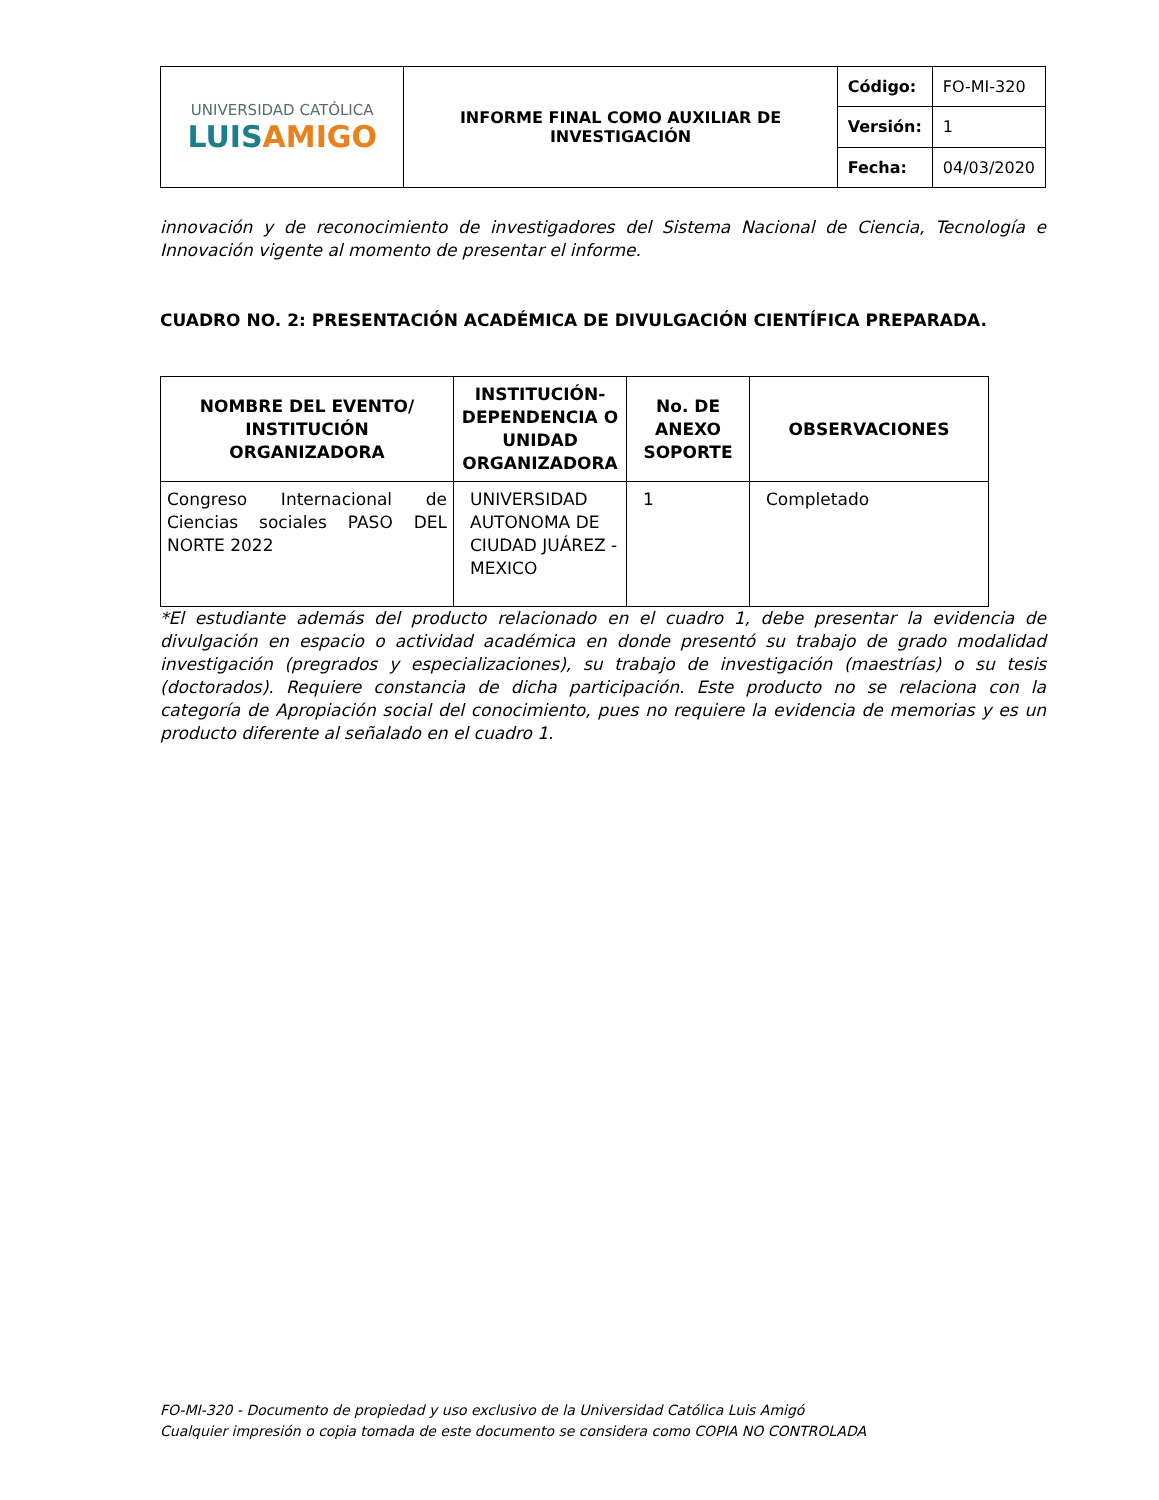| UNIVERSIDAD CATÓLICA LUIS AMIGO | INFORME FINAL COMO AUXILIAR DE INVESTIGACIÓN | Código: | FO-MI-320 |
| | | Versión: | 1 |
| | | Fecha: | 04/03/2020 |
innovación y de reconocimiento de investigadores del Sistema Nacional de Ciencia, Tecnología e Innovación vigente al momento de presentar el informe.
CUADRO NO. 2: PRESENTACIÓN ACADÉMICA DE DIVULGACIÓN CIENTÍFICA PREPARADA.
| NOMBRE DEL EVENTO/ INSTITUCIÓN ORGANIZADORA | INSTITUCIÓN-DEPENDENCIA O UNIDAD ORGANIZADORA | No. DE ANEXO SOPORTE | OBSERVACIONES |
| --- | --- | --- | --- |
| Congreso Internacional de Ciencias sociales PASO DEL NORTE 2022 | UNIVERSIDAD AUTONOMA DE CIUDAD JUÁREZ - MEXICO | 1 | Completado |
*El estudiante además del producto relacionado en el cuadro 1, debe presentar la evidencia de divulgación en espacio o actividad académica en donde presentó su trabajo de grado modalidad investigación (pregrados y especializaciones), su trabajo de investigación (maestrías) o su tesis (doctorados). Requiere constancia de dicha participación. Este producto no se relaciona con la categoría de Apropiación social del conocimiento, pues no requiere la evidencia de memorias y es un producto diferente al señalado en el cuadro 1.
FO-MI-320 - Documento de propiedad y uso exclusivo de la Universidad Católica Luis Amigó
Cualquier impresión o copia tomada de este documento se considera como COPIA NO CONTROLADA